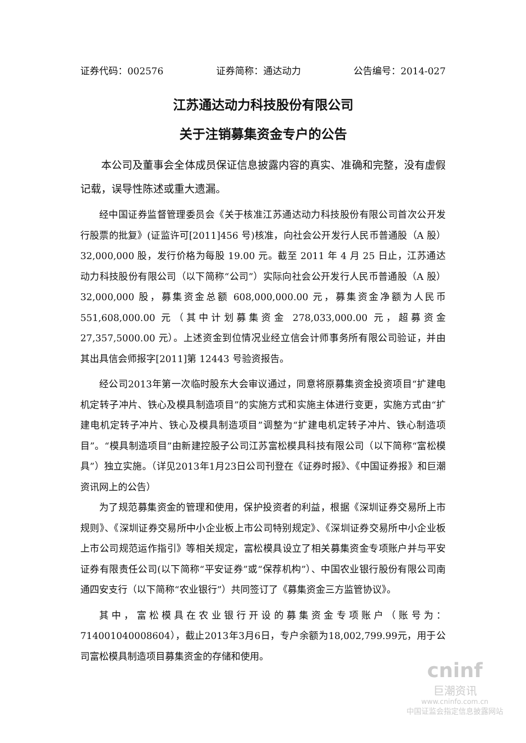证券代码：002576 证券简称：通达动力 公告编号：2014-027
江苏通达动力科技股份有限公司
关于注销募集资金专户的公告
本公司及董事会全体成员保证信息披露内容的真实、准确和完整，没有虚假记载，误导性陈述或重大遗漏。
经中国证券监督管理委员会《关于核准江苏通达动力科技股份有限公司首次公开发行股票的批复》(证监许可[2011]456 号)核准，向社会公开发行人民币普通股（A 股）32,000,000 股，发行价格为每股 19.00 元。截至 2011 年 4 月 25 日止，江苏通达动力科技股份有限公司（以下简称“公司”）实际向社会公开发行人民币普通股（A 股）32,000,000 股，募集资金总额 608,000,000.00 元，募集资金净额为人民币 551,608,000.00 元（其中计划募集资金 278,033,000.00 元，超募资金 27,357,5000.00 元）。上述资金到位情况业经立信会计师事务所有限公司验证，并由其出具信会师报字[2011]第 12443 号验资报告。
经公司2013年第一次临时股东大会审议通过，同意将原募集资金投资项目“扩建电机定转子冲片、铁心及模具制造项目”的实施方式和实施主体进行变更，实施方式由“扩建电机定转子冲片、铁心及模具制造项目”调整为“扩建电机定转子冲片、铁心制造项目”。“模具制造项目”由新建控股子公司江苏富松模具科技有限公司（以下简称“富松模具”）独立实施。（详见2013年1月23日公司刊登在《证券时报》、《中国证券报》和巨潮资讯网上的公告）
为了规范募集资金的管理和使用，保护投资者的利益，根据《深圳证券交易所上市规则》、《深圳证券交易所中小企业板上市公司特别规定》、《深圳证券交易所中小企业板上市公司规范运作指引》等相关规定，富松模具设立了相关募集资金专项账户并与平安证券有限责任公司(以下简称“平安证券”或“保荐机构”）、中国农业银行股份有限公司南通四安支行（以下简称“农业银行”）共同签订了《募集资金三方监管协议》。
其中，富松模具在农业银行开设的募集资金专项账户（账号为：714001040008604），截止2013年3月6日，专户余额为18,002,799.99元，用于公司富松模具制造项目募集资金的存储和使用。
cninf
巨潮资讯
www.cninfo.com.cn
中国证监会指定信息披露网站